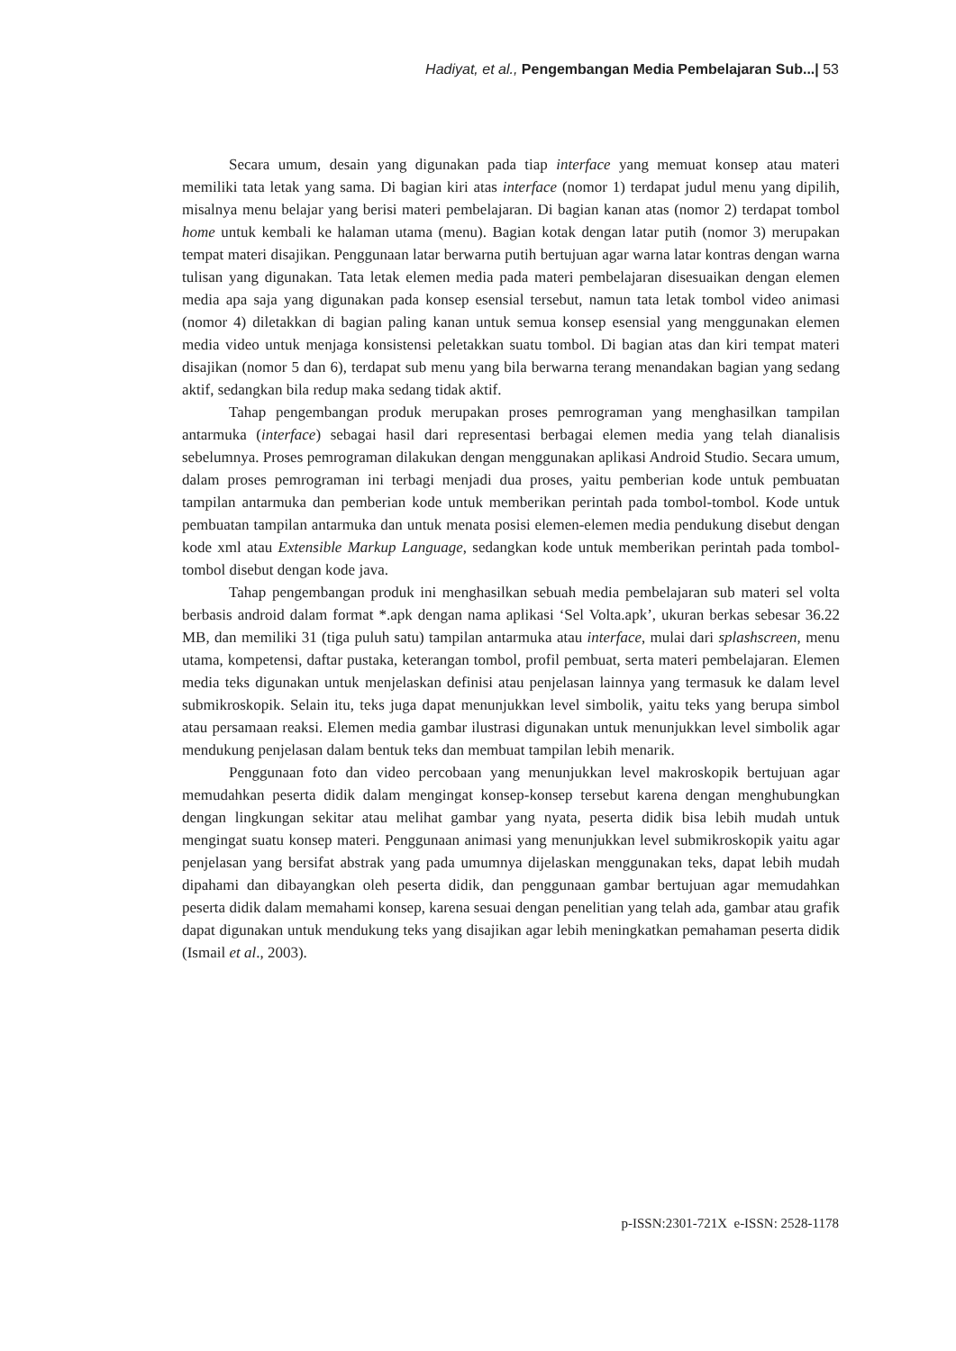Hadiyat, et al., Pengembangan Media Pembelajaran Sub...| 53
Secara umum, desain yang digunakan pada tiap interface yang memuat konsep atau materi memiliki tata letak yang sama. Di bagian kiri atas interface (nomor 1) terdapat judul menu yang dipilih, misalnya menu belajar yang berisi materi pembelajaran. Di bagian kanan atas (nomor 2) terdapat tombol home untuk kembali ke halaman utama (menu). Bagian kotak dengan latar putih (nomor 3) merupakan tempat materi disajikan. Penggunaan latar berwarna putih bertujuan agar warna latar kontras dengan warna tulisan yang digunakan. Tata letak elemen media pada materi pembelajaran disesuaikan dengan elemen media apa saja yang digunakan pada konsep esensial tersebut, namun tata letak tombol video animasi (nomor 4) diletakkan di bagian paling kanan untuk semua konsep esensial yang menggunakan elemen media video untuk menjaga konsistensi peletakkan suatu tombol. Di bagian atas dan kiri tempat materi disajikan (nomor 5 dan 6), terdapat sub menu yang bila berwarna terang menandakan bagian yang sedang aktif, sedangkan bila redup maka sedang tidak aktif.
Tahap pengembangan produk merupakan proses pemrograman yang menghasilkan tampilan antarmuka (interface) sebagai hasil dari representasi berbagai elemen media yang telah dianalisis sebelumnya. Proses pemrograman dilakukan dengan menggunakan aplikasi Android Studio. Secara umum, dalam proses pemrograman ini terbagi menjadi dua proses, yaitu pemberian kode untuk pembuatan tampilan antarmuka dan pemberian kode untuk memberikan perintah pada tombol-tombol. Kode untuk pembuatan tampilan antarmuka dan untuk menata posisi elemen-elemen media pendukung disebut dengan kode xml atau Extensible Markup Language, sedangkan kode untuk memberikan perintah pada tombol-tombol disebut dengan kode java.
Tahap pengembangan produk ini menghasilkan sebuah media pembelajaran sub materi sel volta berbasis android dalam format *.apk dengan nama aplikasi ‘Sel Volta.apk’, ukuran berkas sebesar 36.22 MB, dan memiliki 31 (tiga puluh satu) tampilan antarmuka atau interface, mulai dari splashscreen, menu utama, kompetensi, daftar pustaka, keterangan tombol, profil pembuat, serta materi pembelajaran. Elemen media teks digunakan untuk menjelaskan definisi atau penjelasan lainnya yang termasuk ke dalam level submikroskopik. Selain itu, teks juga dapat menunjukkan level simbolik, yaitu teks yang berupa simbol atau persamaan reaksi. Elemen media gambar ilustrasi digunakan untuk menunjukkan level simbolik agar mendukung penjelasan dalam bentuk teks dan membuat tampilan lebih menarik.
Penggunaan foto dan video percobaan yang menunjukkan level makroskopik bertujuan agar memudahkan peserta didik dalam mengingat konsep-konsep tersebut karena dengan menghubungkan dengan lingkungan sekitar atau melihat gambar yang nyata, peserta didik bisa lebih mudah untuk mengingat suatu konsep materi. Penggunaan animasi yang menunjukkan level submikroskopik yaitu agar penjelasan yang bersifat abstrak yang pada umumnya dijelaskan menggunakan teks, dapat lebih mudah dipahami dan dibayangkan oleh peserta didik, dan penggunaan gambar bertujuan agar memudahkan peserta didik dalam memahami konsep, karena sesuai dengan penelitian yang telah ada, gambar atau grafik dapat digunakan untuk mendukung teks yang disajikan agar lebih meningkatkan pemahaman peserta didik (Ismail et al., 2003).
p-ISSN:2301-721X e-ISSN: 2528-1178